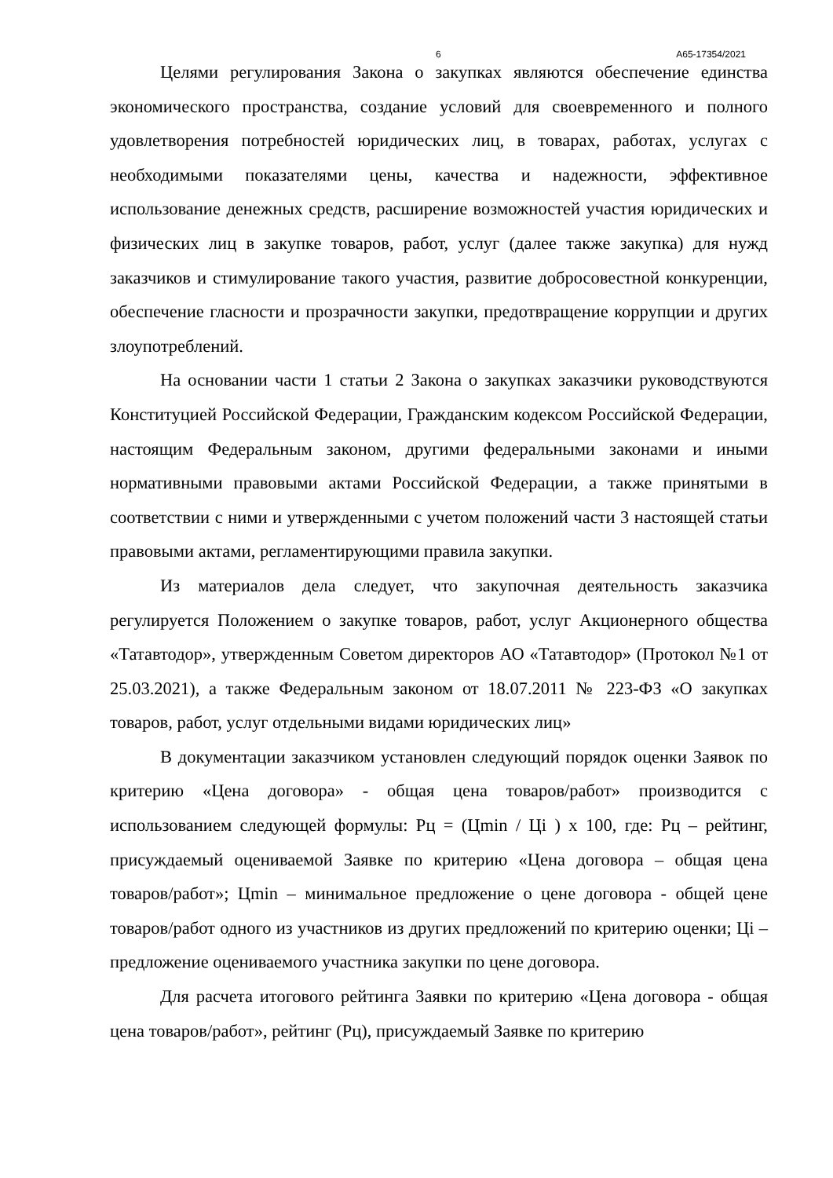6 А65-17354/2021
Целями регулирования Закона о закупках являются обеспечение единства экономического пространства, создание условий для своевременного и полного удовлетворения потребностей юридических лиц, в товарах, работах, услугах с необходимыми показателями цены, качества и надежности, эффективное использование денежных средств, расширение возможностей участия юридических и физических лиц в закупке товаров, работ, услуг (далее также закупка) для нужд заказчиков и стимулирование такого участия, развитие добросовестной конкуренции, обеспечение гласности и прозрачности закупки, предотвращение коррупции и других злоупотреблений.
На основании части 1 статьи 2 Закона о закупках заказчики руководствуются Конституцией Российской Федерации, Гражданским кодексом Российской Федерации, настоящим Федеральным законом, другими федеральными законами и иными нормативными правовыми актами Российской Федерации, а также принятыми в соответствии с ними и утвержденными с учетом положений части 3 настоящей статьи правовыми актами, регламентирующими правила закупки.
Из материалов дела следует, что закупочная деятельность заказчика регулируется Положением о закупке товаров, работ, услуг Акционерного общества «Татавтодор», утвержденным Советом директоров АО «Татавтодор» (Протокол №1 от 25.03.2021), а также Федеральным законом от 18.07.2011 № 223-ФЗ «О закупках товаров, работ, услуг отдельными видами юридических лиц»
В документации заказчиком установлен следующий порядок оценки Заявок по критерию «Цена договора» - общая цена товаров/работ» производится с использованием следующей формулы: Рц = (Цmin / Цi ) х 100, где: Рц – рейтинг, присуждаемый оцениваемой Заявке по критерию «Цена договора – общая цена товаров/работ»; Цmin – минимальное предложение о цене договора - общей цене товаров/работ одного из участников из других предложений по критерию оценки; Цi – предложение оцениваемого участника закупки по цене договора.
Для расчета итогового рейтинга Заявки по критерию «Цена договора - общая цена товаров/работ», рейтинг (Рц), присуждаемый Заявке по критерию